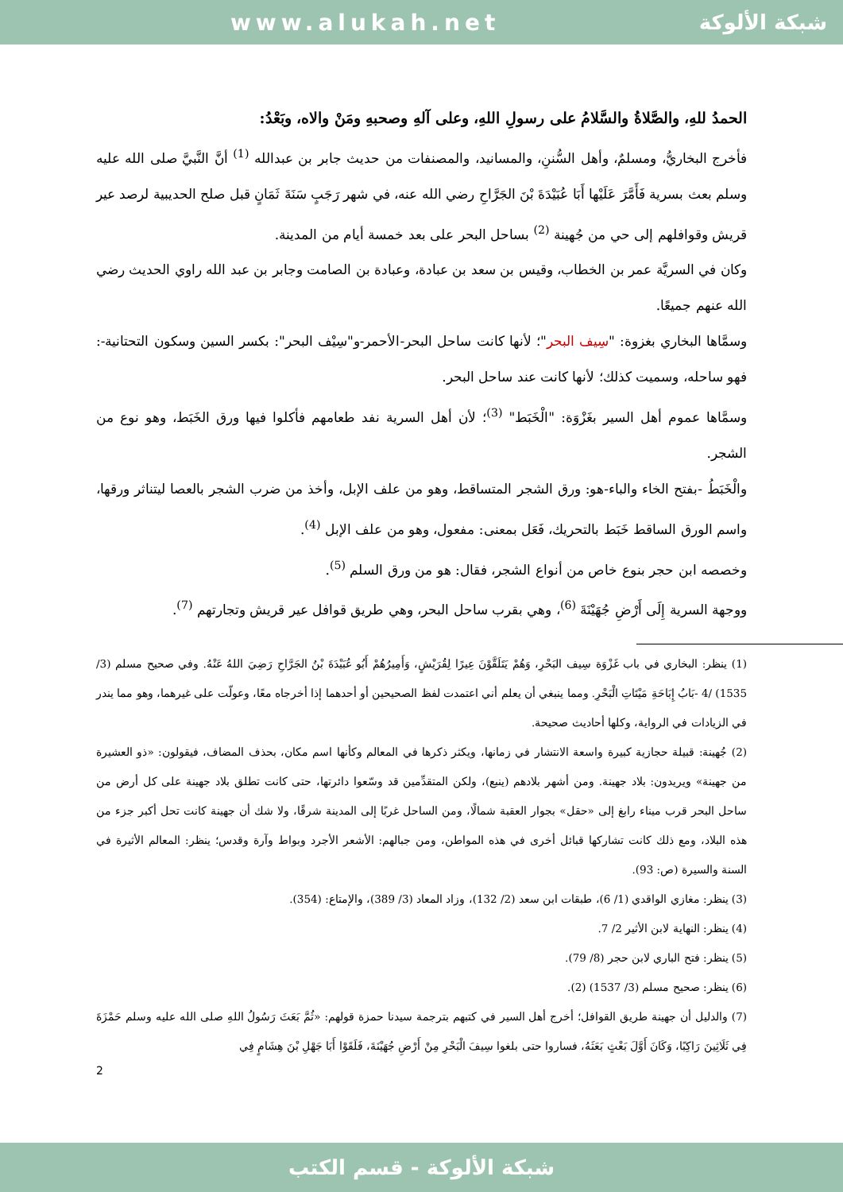www.alukah.net شبكة الألوكة
الحمدُ للهِ، والصَّلاةُ والسَّلامُ على رسولِ اللهِ، وعلى آلهِ وصحبهِ ومَنْ والاه، وبَعْدُ:
فأخرج البخاريُّ، ومسلمٌ، وأهل السُّننِ، والمسانيد، والمصنفات من حديث جابر بن عبدالله <sup>(1)</sup> أنَّ النَّبيَّ صلى الله عليه وسلم بعث بسرية فَأَمَّرَ عَلَيْها أَبَا عُبَيْدَةَ بْنَ الجَرَّاحِ رضي الله عنه، في شهر رَجَبٍ سَنَةَ ثَمَانٍ قبل صلح الحديبية لرصد عير قريش وقوافلهم إلى حي من جُهينة <sup>(2)</sup> بساحل البحر على بعد خمسة أيام من المدينة.
وكان في السريَّة عمر بن الخطاب، وقيس بن سعد بن عبادة، وعبادة بن الصامت وجابر بن عبد الله راوي الحديث رضي الله عنهم جميعًا.
وسمَّاها البخاري بغزوة: "سِيف البحر"؛ لأنها كانت ساحل البحر-الأحمر-و"سِيْف البحر": بكسر السين وسكون التحتانية-: فهو ساحله، وسميت كذلك؛ لأنها كانت عند ساحل البحر.
وسمَّاها عموم أهل السير بغَزْوَة: "الْخَبَط" <sup>(3)</sup>؛ لأن أهل السرية نفد طعامهم فأكلوا فيها ورق الخَبَط، وهو نوع من الشجر.
والْخَبَطُ -بفتح الخاء والباء-هو: ورق الشجر المتساقط، وهو من علف الإبل، وأخذ من ضرب الشجر بالعصا ليتناثر ورقها، واسم الورق الساقط خَبَط بالتحريك، فَعَل بمعنى: مفعول، وهو من علف الإبل <sup>(4)</sup>.
وخصصه ابن حجر بنوع خاص من أنواع الشجر، فقال: هو من ورق السلم <sup>(5)</sup>.
ووجهة السرية إِلَى أَرْضِ جُهَيْنَةَ <sup>(6)</sup>، وهي بقرب ساحل البحر، وهي طريق قوافل عير قريش وتجارتهم <sup>(7)</sup>.
(1) ينظر: البخاري في باب غَزْوَة سِيف البَحْرِ، وَهُمْ يَتَلَقَّوْنَ عِيرًا لِقُرَيْشٍ، وَأَمِيرُهُمْ أَبُو عُبَيْدَةَ بْنُ الجَرَّاحِ رَضِيَ اللهُ عَنْهُ. وفي صحيح مسلم (3/ 1535) /4 -بَابُ إِبَاحَةِ مَيْتَاتِ الْبَحْرِ. ومما ينبغي أن يعلم أني اعتمدت لفظ الصحيحين أو أحدهما إذا أخرجاه معًا، وعولّت على غيرهما، وهو مما يندر في الزيادات في الرواية، وكلها أحاديث صحيحة.
(2) جُهينة: قبيلة حجازية كبيرة واسعة الانتشار في زمانها، ويكثر ذكرها في المعالم وكأنها اسم مكان، بحذف المضاف، فيقولون: «ذو العشيرة من جهينة» ويريدون: بلاد جهينة. ومن أشهر بلادهم (ينبع)، ولكن المتقدِّمين قد وسّعوا دائرتها، حتى كانت تطلق بلاد جهينة على كل أرض من ساحل البحر قرب ميناء رابغ إلى «حقل» بجوار العقبة شمالًا، ومن الساحل غربًا إلى المدينة شرقًا، ولا شك أن جهينة كانت تحل أكبر جزء من هذه البلاد، ومع ذلك كانت تشاركها قبائل أخرى في هذه المواطن، ومن جبالهم: الأشعر الأجرد وبواط وآرة وقدس؛ ينظر: المعالم الأثيرة في السنة والسيرة (ص: 93).
(3) ينظر: مغازي الواقدي (1/ 6)، طبقات ابن سعد (2/ 132)، وزاد المعاد (3/ 389)، والإمتاع: (354).
(4) ينظر: النهاية لابن الأثير 2/ 7.
(5) ينظر: فتح الباري لابن حجر (8/ 79).
(6) ينظر: صحيح مسلم (3/ 1537) (2).
(7) والدليل أن جهينة طريق القوافل؛ أخرج أهل السير في كتبهم بترجمة سيدنا حمزة قولهم: «ثُمَّ بَعَثَ رَسُولُ اللهِ صلى الله عليه وسلم حَمْزَةَ فِي ثَلَاثِينَ رَاكِبًا، وَكَانَ أَوَّلَ بَعْثٍ بَعَثَهُ، فساروا حتى بلغوا سِيفَ الْبَحْرِ مِنْ أَرْضِ جُهَيْنَةَ، فَلَقَوْا أَبَا جَهْلِ بْنَ هِشَامٍ فِي
2
شبكة الألوكة - قسم الكتب